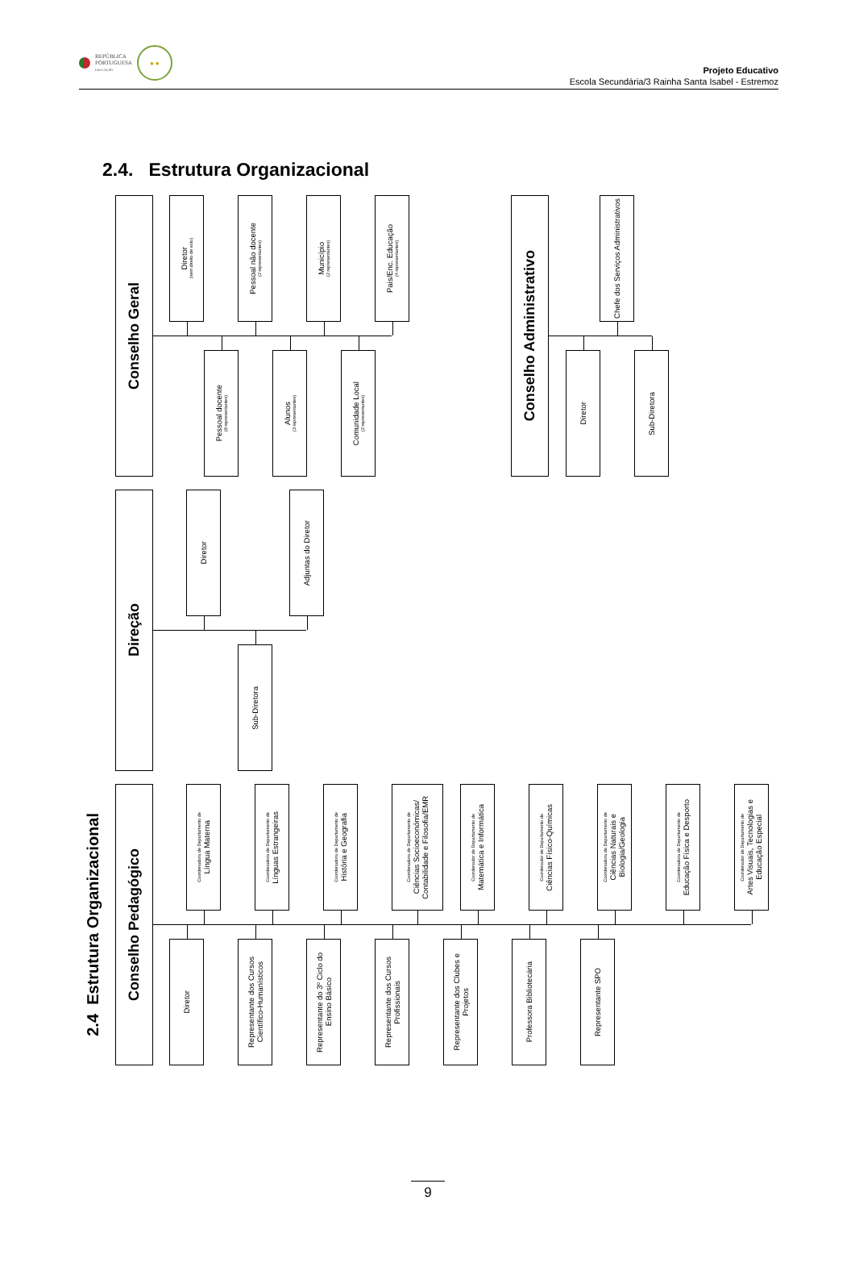REPÚBLICA
PORTUGUESA
EDUCAÇÃO
● ●
Projeto Educativo
Escola Secundária/3 Rainha Santa Isabel - Estremoz
2.4. Estrutura Organizacional
Conselho Geral
Diretor
(sem direito de voto)
Pessoal não docente
(2 representantes)
Município
(2 representantes)
Pais/Enc. Educação
(4 representantes)
Pessoal docente
(8 representantes)
Alunos
(3 representantes)
Comunidade Local
(2 representantes)
Conselho Administrativo
Chefe dos Serviços Administrativos
Diretor
Sub-Diretora
Direção
Diretor
Adjuntas do Diretor
Sub-Diretora
2.4 Estrutura Organizacional
Conselho Pedagógico
Coordenadora de Departamento de
Língua Materna
Coordenadora de Departamento de
Línguas Estrangeiras
Coordenadora de Departamento de
História e Geografia
Coordenadora de Departamento de
Ciências Socioeconómicas/ Contabilidade e Filosofia/EMR
Coordenador de Departamento de
Matemática e Informática
Coordenador de Departamento de
Ciências Físico-Químicas
Coordenadora de Departamento de
Ciências Naturais e Biologia/Geologia
Coordenadora de Departamento de
Educação Física e Desporto
Coordenador de Departamento de
Artes Visuais, Tecnologias e Educação Especial
Diretor
Representante dos Cursos Científico-Humanísticos
Representante do 3º Ciclo do Ensino Básico
Representante dos Cursos Profissionais
Representante dos Clubes e Projetos
Professora Bibliotecária
Representante SPO
9